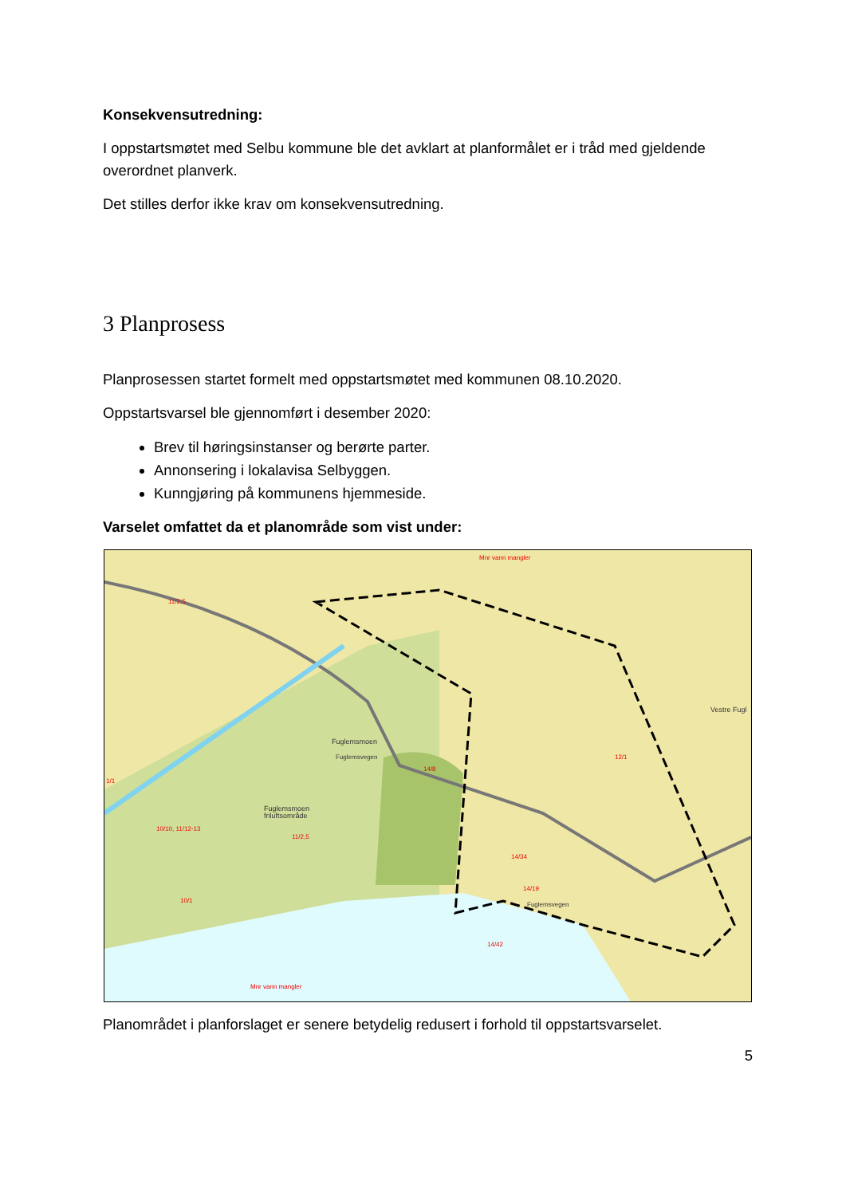Konsekvensutredning:
I oppstartsmøtet med Selbu kommune ble det avklart at planformålet er i tråd med gjeldende overordnet planverk.
Det stilles derfor ikke krav om konsekvensutredning.
3 Planprosess
Planprosessen startet formelt med oppstartsmøtet med kommunen 08.10.2020.
Oppstartsvarsel ble gjennomført i desember 2020:
Brev til høringsinstanser og berørte parter.
Annonsering i lokalavisa Selbyggen.
Kunngjøring på kommunens hjemmeside.
Varselet omfattet da et planområde som vist under:
Mnr vann mangler
11/2,5
1/1
Fuglemsmoen
Fuglemsvegen
14/8
12/1
Vestre Fugl
Fuglemsmoen
friluftsområde
10/10, 11/12-13
11/2,5
14/34
14/19
Fuglemsvegen
10/1
14/42
Mnr vann mangler
Planområdet i planforslaget er senere betydelig redusert i forhold til oppstartsvarselet.
5